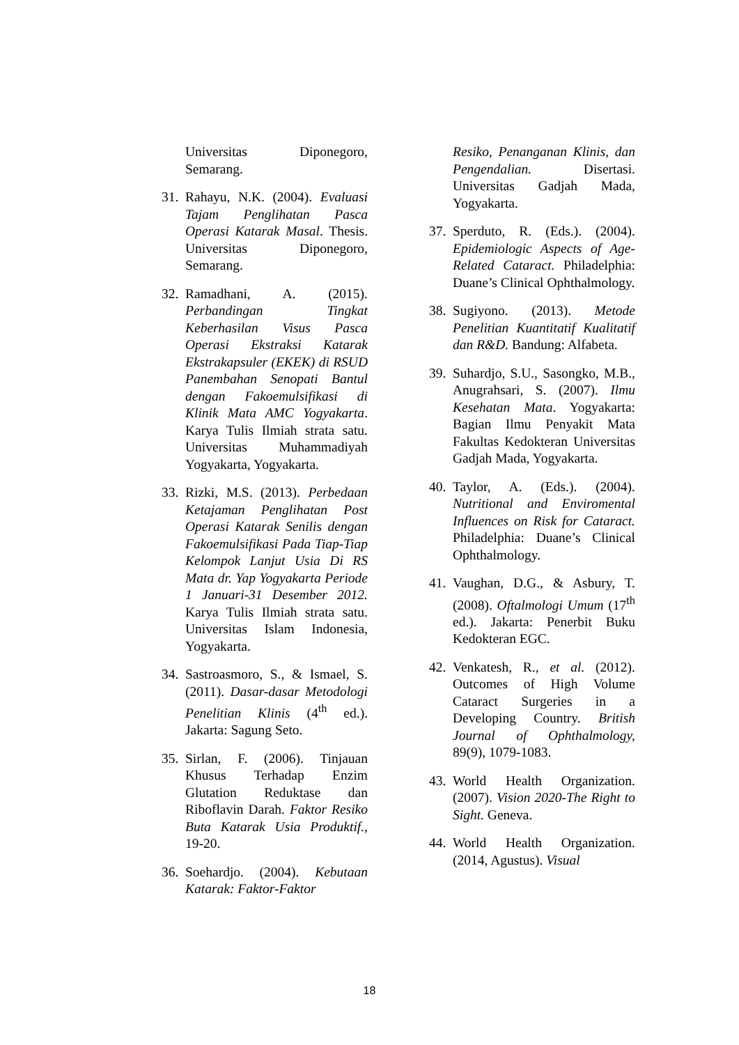Universitas Diponegoro, Semarang.
31. Rahayu, N.K. (2004). Evaluasi Tajam Penglihatan Pasca Operasi Katarak Masal. Thesis. Universitas Diponegoro, Semarang.
32. Ramadhani, A. (2015). Perbandingan Tingkat Keberhasilan Visus Pasca Operasi Ekstraksi Katarak Ekstrakapsuler (EKEK) di RSUD Panembahan Senopati Bantul dengan Fakoemulsifikasi di Klinik Mata AMC Yogyakarta. Karya Tulis Ilmiah strata satu. Universitas Muhammadiyah Yogyakarta, Yogyakarta.
33. Rizki, M.S. (2013). Perbedaan Ketajaman Penglihatan Post Operasi Katarak Senilis dengan Fakoemulsifikasi Pada Tiap-Tiap Kelompok Lanjut Usia Di RS Mata dr. Yap Yogyakarta Periode 1 Januari-31 Desember 2012. Karya Tulis Ilmiah strata satu. Universitas Islam Indonesia, Yogyakarta.
34. Sastroasmoro, S., & Ismael, S. (2011). Dasar-dasar Metodologi Penelitian Klinis (4<sup>th</sup> ed.). Jakarta: Sagung Seto.
35. Sirlan, F. (2006). Tinjauan Khusus Terhadap Enzim Glutation Reduktase dan Riboflavin Darah. Faktor Resiko Buta Katarak Usia Produktif., 19-20.
36. Soehardjo. (2004). Kebutaan Katarak: Faktor-Faktor
Resiko, Penanganan Klinis, dan Pengendalian. Disertasi. Universitas Gadjah Mada, Yogyakarta.
37. Sperduto, R. (Eds.). (2004). Epidemiologic Aspects of Age-Related Cataract. Philadelphia: Duane’s Clinical Ophthalmology.
38. Sugiyono. (2013). Metode Penelitian Kuantitatif Kualitatif dan R&D. Bandung: Alfabeta.
39. Suhardjo, S.U., Sasongko, M.B., Anugrahsari, S. (2007). Ilmu Kesehatan Mata. Yogyakarta: Bagian Ilmu Penyakit Mata Fakultas Kedokteran Universitas Gadjah Mada, Yogyakarta.
40. Taylor, A. (Eds.). (2004). Nutritional and Enviromental Influences on Risk for Cataract. Philadelphia: Duane’s Clinical Ophthalmology.
41. Vaughan, D.G., & Asbury, T. (2008). Oftalmologi Umum (17<sup>th</sup> ed.). Jakarta: Penerbit Buku Kedokteran EGC.
42. Venkatesh, R., et al. (2012). Outcomes of High Volume Cataract Surgeries in a Developing Country. British Journal of Ophthalmology, 89(9), 1079-1083.
43. World Health Organization. (2007). Vision 2020-The Right to Sight. Geneva.
44. World Health Organization. (2014, Agustus). Visual
18